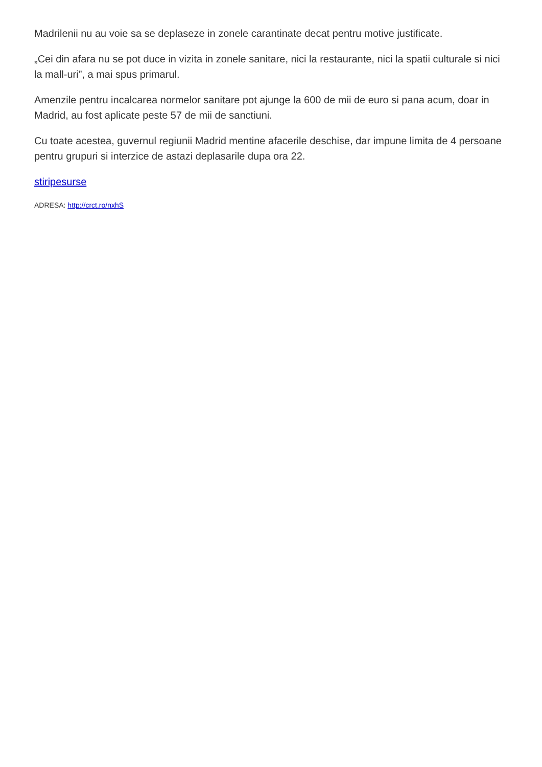Madrilenii nu au voie sa se deplaseze in zonele carantinate decat pentru motive justificate.
„Cei din afara nu se pot duce in vizita in zonele sanitare, nici la restaurante, nici la spatii culturale si nici la mall-uri”, a mai spus primarul.
Amenzile pentru incalcarea normelor sanitare pot ajunge la 600 de mii de euro si pana acum, doar in Madrid, au fost aplicate peste 57 de mii de sanctiuni.
Cu toate acestea, guvernul regiunii Madrid mentine afacerile deschise, dar impune limita de 4 persoane pentru grupuri si interzice de astazi deplasarile dupa ora 22.
stiripesurse
ADRESA: http://crct.ro/nxhS